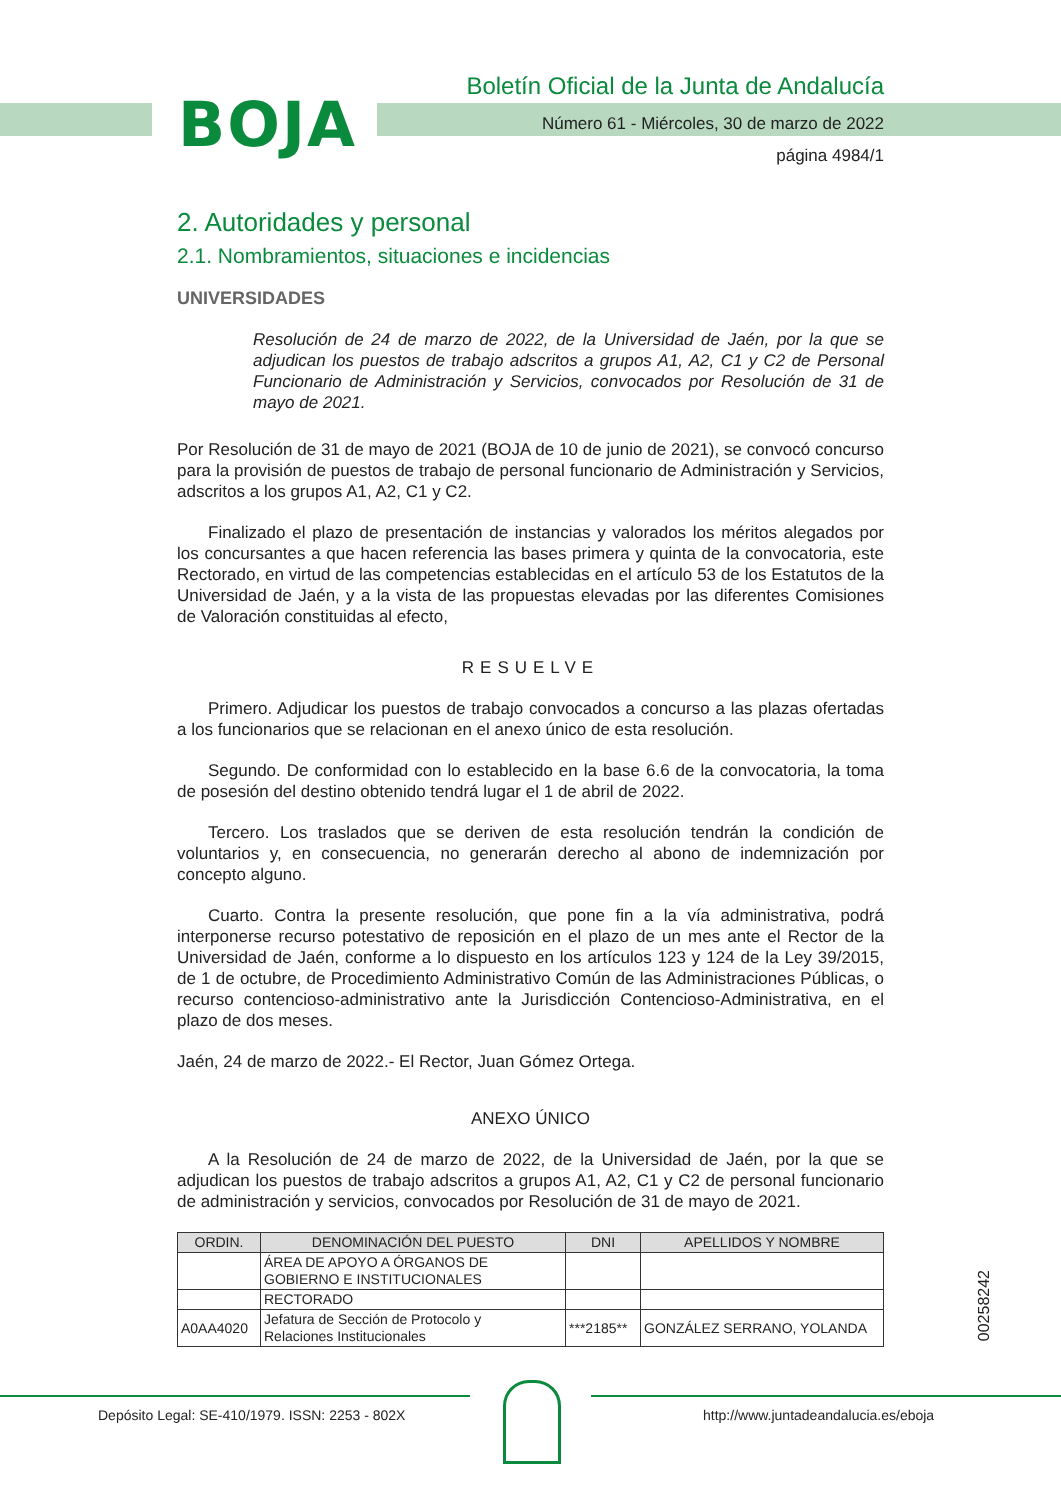BOJA
Boletín Oficial de la Junta de Andalucía
Número 61 - Miércoles, 30 de marzo de 2022
página 4984/1
2. Autoridades y personal
2.1. Nombramientos, situaciones e incidencias
UNIVERSIDADES
Resolución de 24 de marzo de 2022, de la Universidad de Jaén, por la que se adjudican los puestos de trabajo adscritos a grupos A1, A2, C1 y C2 de Personal Funcionario de Administración y Servicios, convocados por Resolución de 31 de mayo de 2021.
Por Resolución de 31 de mayo de 2021 (BOJA de 10 de junio de 2021), se convocó concurso para la provisión de puestos de trabajo de personal funcionario de Administración y Servicios, adscritos a los grupos A1, A2, C1 y C2.
Finalizado el plazo de presentación de instancias y valorados los méritos alegados por los concursantes a que hacen referencia las bases primera y quinta de la convocatoria, este Rectorado, en virtud de las competencias establecidas en el artículo 53 de los Estatutos de la Universidad de Jaén, y a la vista de las propuestas elevadas por las diferentes Comisiones de Valoración constituidas al efecto,
RESUELVE
Primero. Adjudicar los puestos de trabajo convocados a concurso a las plazas ofertadas a los funcionarios que se relacionan en el anexo único de esta resolución.
Segundo. De conformidad con lo establecido en la base 6.6 de la convocatoria, la toma de posesión del destino obtenido tendrá lugar el 1 de abril de 2022.
Tercero. Los traslados que se deriven de esta resolución tendrán la condición de voluntarios y, en consecuencia, no generarán derecho al abono de indemnización por concepto alguno.
Cuarto. Contra la presente resolución, que pone fin a la vía administrativa, podrá interponerse recurso potestativo de reposición en el plazo de un mes ante el Rector de la Universidad de Jaén, conforme a lo dispuesto en los artículos 123 y 124 de la Ley 39/2015, de 1 de octubre, de Procedimiento Administrativo Común de las Administraciones Públicas, o recurso contencioso-administrativo ante la Jurisdicción Contencioso-Administrativa, en el plazo de dos meses.
Jaén, 24 de marzo de 2022.- El Rector, Juan Gómez Ortega.
ANEXO ÚNICO
A la Resolución de 24 de marzo de 2022, de la Universidad de Jaén, por la que se adjudican los puestos de trabajo adscritos a grupos A1, A2, C1 y C2 de personal funcionario de administración y servicios, convocados por Resolución de 31 de mayo de 2021.
| ORDIN. | DENOMINACIÓN DEL PUESTO | DNI | APELLIDOS Y NOMBRE |
| --- | --- | --- | --- |
| | ÁREA DE APOYO A ÓRGANOS DE GOBIERNO E INSTITUCIONALES | | |
| | RECTORADO | | |
| A0AA4020 | Jefatura de Sección de Protocolo y Relaciones Institucionales | ***2185** | GONZÁLEZ SERRANO, YOLANDA |
00258242
Depósito Legal: SE-410/1979. ISSN: 2253 - 802X
http://www.juntadeandalucia.es/eboja